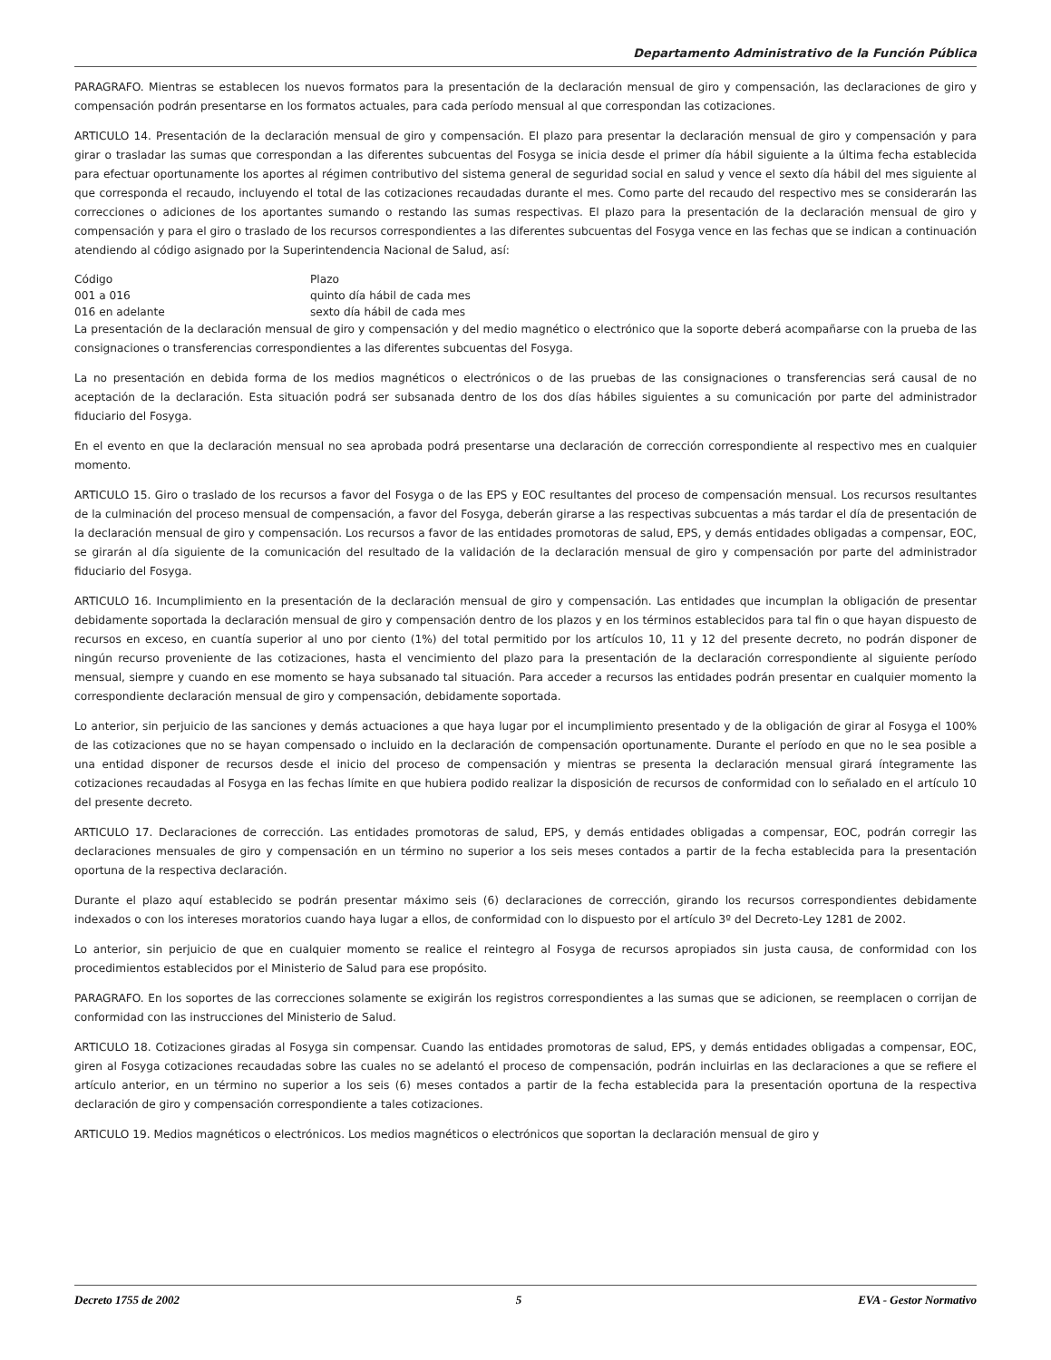Departamento Administrativo de la Función Pública
PARAGRAFO. Mientras se establecen los nuevos formatos para la presentación de la declaración mensual de giro y compensación, las declaraciones de giro y compensación podrán presentarse en los formatos actuales, para cada período mensual al que correspondan las cotizaciones.
ARTICULO 14. Presentación de la declaración mensual de giro y compensación. El plazo para presentar la declaración mensual de giro y compensación y para girar o trasladar las sumas que correspondan a las diferentes subcuentas del Fosyga se inicia desde el primer día hábil siguiente a la última fecha establecida para efectuar oportunamente los aportes al régimen contributivo del sistema general de seguridad social en salud y vence el sexto día hábil del mes siguiente al que corresponda el recaudo, incluyendo el total de las cotizaciones recaudadas durante el mes. Como parte del recaudo del respectivo mes se considerarán las correcciones o adiciones de los aportantes sumando o restando las sumas respectivas. El plazo para la presentación de la declaración mensual de giro y compensación y para el giro o traslado de los recursos correspondientes a las diferentes subcuentas del Fosyga vence en las fechas que se indican a continuación atendiendo al código asignado por la Superintendencia Nacional de Salud, así:
| Código | Plazo |
| --- | --- |
| 001 a 016 | quinto día hábil de cada mes |
| 016 en adelante | sexto día hábil de cada mes |
La presentación de la declaración mensual de giro y compensación y del medio magnético o electrónico que la soporte deberá acompañarse con la prueba de las consignaciones o transferencias correspondientes a las diferentes subcuentas del Fosyga.
La no presentación en debida forma de los medios magnéticos o electrónicos o de las pruebas de las consignaciones o transferencias será causal de no aceptación de la declaración. Esta situación podrá ser subsanada dentro de los dos días hábiles siguientes a su comunicación por parte del administrador fiduciario del Fosyga.
En el evento en que la declaración mensual no sea aprobada podrá presentarse una declaración de corrección correspondiente al respectivo mes en cualquier momento.
ARTICULO 15. Giro o traslado de los recursos a favor del Fosyga o de las EPS y EOC resultantes del proceso de compensación mensual. Los recursos resultantes de la culminación del proceso mensual de compensación, a favor del Fosyga, deberán girarse a las respectivas subcuentas a más tardar el día de presentación de la declaración mensual de giro y compensación. Los recursos a favor de las entidades promotoras de salud, EPS, y demás entidades obligadas a compensar, EOC, se girarán al día siguiente de la comunicación del resultado de la validación de la declaración mensual de giro y compensación por parte del administrador fiduciario del Fosyga.
ARTICULO 16. Incumplimiento en la presentación de la declaración mensual de giro y compensación. Las entidades que incumplan la obligación de presentar debidamente soportada la declaración mensual de giro y compensación dentro de los plazos y en los términos establecidos para tal fin o que hayan dispuesto de recursos en exceso, en cuantía superior al uno por ciento (1%) del total permitido por los artículos 10, 11 y 12 del presente decreto, no podrán disponer de ningún recurso proveniente de las cotizaciones, hasta el vencimiento del plazo para la presentación de la declaración correspondiente al siguiente período mensual, siempre y cuando en ese momento se haya subsanado tal situación. Para acceder a recursos las entidades podrán presentar en cualquier momento la correspondiente declaración mensual de giro y compensación, debidamente soportada.
Lo anterior, sin perjuicio de las sanciones y demás actuaciones a que haya lugar por el incumplimiento presentado y de la obligación de girar al Fosyga el 100% de las cotizaciones que no se hayan compensado o incluido en la declaración de compensación oportunamente. Durante el período en que no le sea posible a una entidad disponer de recursos desde el inicio del proceso de compensación y mientras se presenta la declaración mensual girará íntegramente las cotizaciones recaudadas al Fosyga en las fechas límite en que hubiera podido realizar la disposición de recursos de conformidad con lo señalado en el artículo 10 del presente decreto.
ARTICULO 17. Declaraciones de corrección. Las entidades promotoras de salud, EPS, y demás entidades obligadas a compensar, EOC, podrán corregir las declaraciones mensuales de giro y compensación en un término no superior a los seis meses contados a partir de la fecha establecida para la presentación oportuna de la respectiva declaración.
Durante el plazo aquí establecido se podrán presentar máximo seis (6) declaraciones de corrección, girando los recursos correspondientes debidamente indexados o con los intereses moratorios cuando haya lugar a ellos, de conformidad con lo dispuesto por el artículo 3º del Decreto-Ley 1281 de 2002.
Lo anterior, sin perjuicio de que en cualquier momento se realice el reintegro al Fosyga de recursos apropiados sin justa causa, de conformidad con los procedimientos establecidos por el Ministerio de Salud para ese propósito.
PARAGRAFO. En los soportes de las correcciones solamente se exigirán los registros correspondientes a las sumas que se adicionen, se reemplacen o corrijan de conformidad con las instrucciones del Ministerio de Salud.
ARTICULO 18. Cotizaciones giradas al Fosyga sin compensar. Cuando las entidades promotoras de salud, EPS, y demás entidades obligadas a compensar, EOC, giren al Fosyga cotizaciones recaudadas sobre las cuales no se adelantó el proceso de compensación, podrán incluirlas en las declaraciones a que se refiere el artículo anterior, en un término no superior a los seis (6) meses contados a partir de la fecha establecida para la presentación oportuna de la respectiva declaración de giro y compensación correspondiente a tales cotizaciones.
ARTICULO 19. Medios magnéticos o electrónicos. Los medios magnéticos o electrónicos que soportan la declaración mensual de giro y
Decreto 1755 de 2002 5 EVA - Gestor Normativo